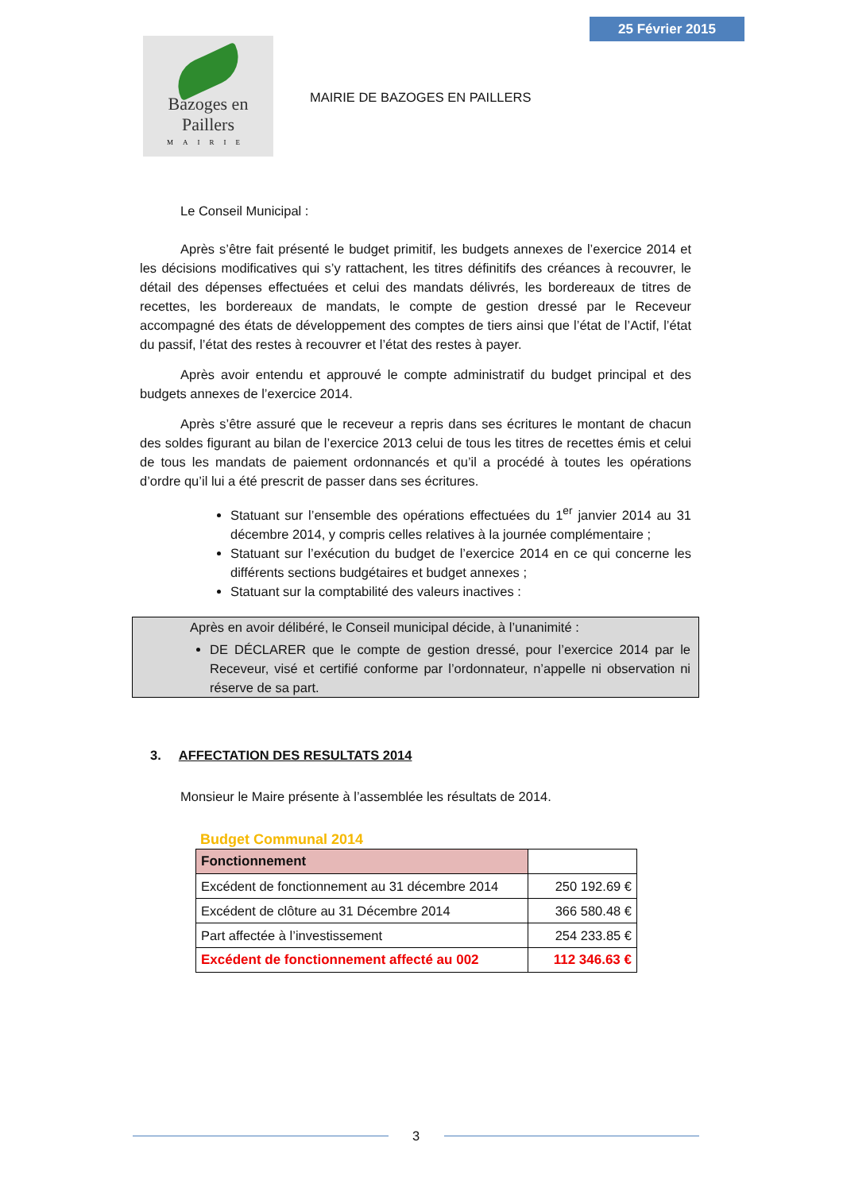25 Février 2015
Bazoges en Paillers
MAIRIE
MAIRIE DE BAZOGES EN PAILLERS
Le Conseil Municipal :
Après s’être fait présenté le budget primitif, les budgets annexes de l’exercice 2014 et les décisions modificatives qui s’y rattachent, les titres définitifs des créances à recouvrer, le détail des dépenses effectuées et celui des mandats délivrés, les bordereaux de titres de recettes, les bordereaux de mandats, le compte de gestion dressé par le Receveur accompagné des états de développement des comptes de tiers ainsi que l’état de l’Actif, l’état du passif, l’état des restes à recouvrer et l’état des restes à payer.
Après avoir entendu et approuvé le compte administratif du budget principal et des budgets annexes de l’exercice 2014.
Après s’être assuré que le receveur a repris dans ses écritures le montant de chacun des soldes figurant au bilan de l’exercice 2013 celui de tous les titres de recettes émis et celui de tous les mandats de paiement ordonnancés et qu’il a procédé à toutes les opérations d’ordre qu’il lui a été prescrit de passer dans ses écritures.
Statuant sur l’ensemble des opérations effectuées du 1<sup>er</sup> janvier 2014 au 31 décembre 2014, y compris celles relatives à la journée complémentaire ;
Statuant sur l’exécution du budget de l’exercice 2014 en ce qui concerne les différents sections budgétaires et budget annexes ;
Statuant sur la comptabilité des valeurs inactives :
Après en avoir délibéré, le Conseil municipal décide, à l’unanimité :
DE DÉCLARER que le compte de gestion dressé, pour l’exercice 2014 par le Receveur, visé et certifié conforme par l’ordonnateur, n’appelle ni observation ni réserve de sa part.
3. AFFECTATION DES RESULTATS 2014
Monsieur le Maire présente à l’assemblée les résultats de 2014.
Budget Communal 2014
| Fonctionnement | |
| Excédent de fonctionnement au 31 décembre 2014 | 250 192.69 € |
| Excédent de clôture au 31 Décembre 2014 | 366 580.48 € |
| Part affectée à l’investissement | 254 233.85 € |
| Excédent de fonctionnement affecté au 002 | 112 346.63 € |
3